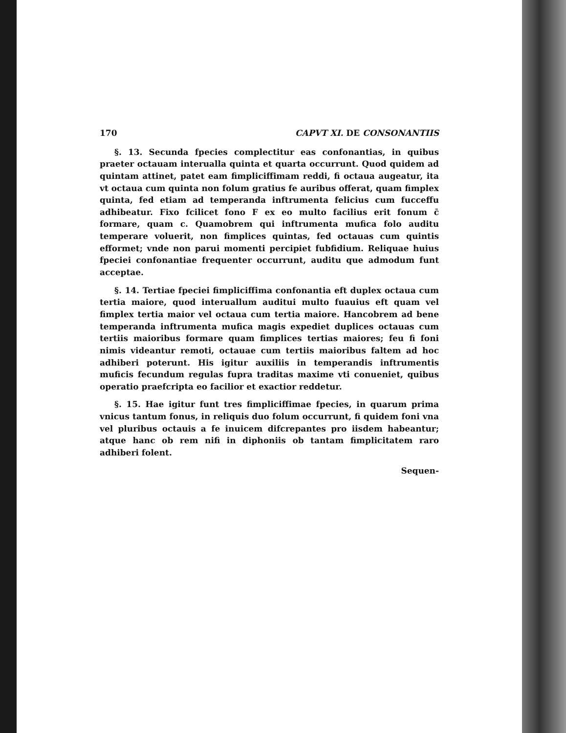170 CAPVT XI. DE CONSONANTIIS
§. 13. Secunda fpecies complectitur eas confonantias, in quibus praeter octauam interualla quinta et quarta occurrunt. Quod quidem ad quintam attinet, patet eam fimpliciffimam reddi, fi octaua augeatur, ita vt octaua cum quinta non folum gratius fe auribus offerat, quam fimplex quinta, fed etiam ad temperanda inftrumenta felicius cum fucceffu adhibeatur. Fixo fcilicet fono F ex eo multo facilius erit fonum c̄ formare, quam c. Quamobrem qui inftrumenta mufica folo auditu temperare voluerit, non fimplices quintas, fed octauas cum quintis efformet; vnde non parui momenti percipiet fubfidium. Reliquae huius fpeciei confonantiae frequenter occurrunt, auditu que admodum funt acceptae.
§. 14. Tertiae fpeciei fimpliciffima confonantia eft duplex octaua cum tertia maiore, quod interuallum auditui multo fuauius eft quam vel fimplex tertia maior vel octaua cum tertia maiore. Hancobrem ad bene temperanda inftrumenta mufica magis expediet duplices octauas cum tertiis maioribus formare quam fimplices tertias maiores; feu fi foni nimis videantur remoti, octauae cum tertiis maioribus faltem ad hoc adhiberi poterunt. His igitur auxiliis in temperandis inftrumentis muficis fecundum regulas fupra traditas maxime vti conueniet, quibus operatio praefcripta eo facilior et exactior reddetur.
§. 15. Hae igitur funt tres fimpliciffimae fpecies, in quarum prima vnicus tantum fonus, in reliquis duo folum occurrunt, fi quidem foni vna vel pluribus octauis a fe inuicem difcrepantes pro iisdem habeantur; atque hanc ob rem nifi in diphoniis ob tantam fimplicitatem raro adhiberi folent.
Sequen-